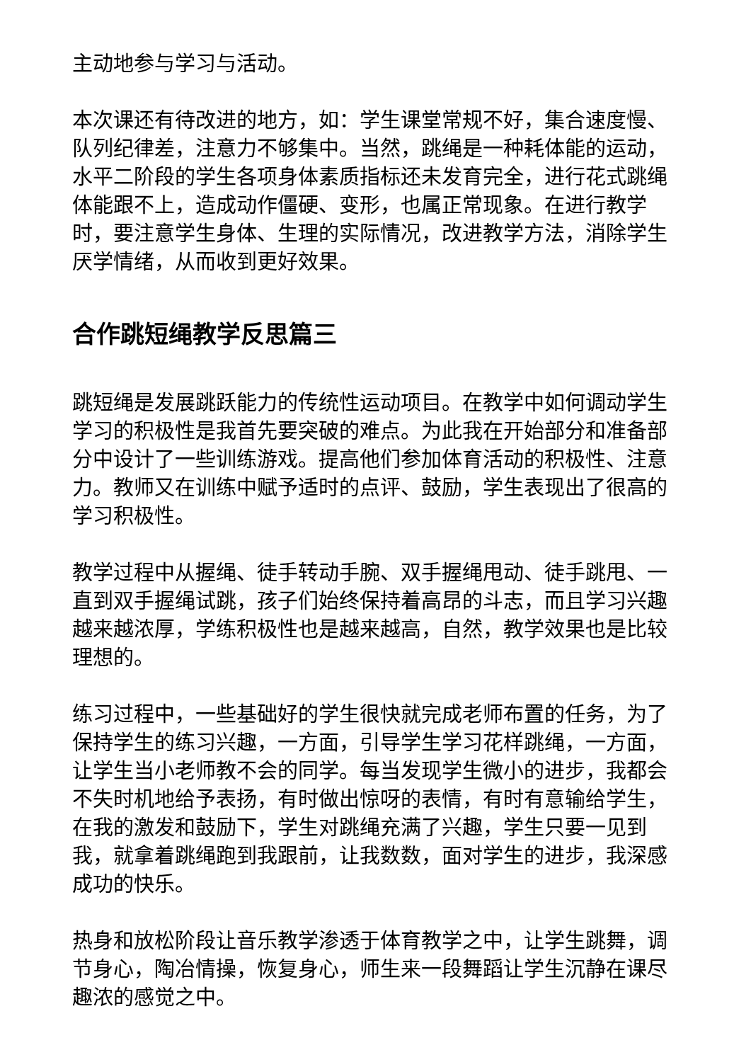主动地参与学习与活动。
本次课还有待改进的地方，如：学生课堂常规不好，集合速度慢、队列纪律差，注意力不够集中。当然，跳绳是一种耗体能的运动，水平二阶段的学生各项身体素质指标还未发育完全，进行花式跳绳体能跟不上，造成动作僵硬、变形，也属正常现象。在进行教学时，要注意学生身体、生理的实际情况，改进教学方法，消除学生厌学情绪，从而收到更好效果。
合作跳短绳教学反思篇三
跳短绳是发展跳跃能力的传统性运动项目。在教学中如何调动学生学习的积极性是我首先要突破的难点。为此我在开始部分和准备部分中设计了一些训练游戏。提高他们参加体育活动的积极性、注意力。教师又在训练中赋予适时的点评、鼓励，学生表现出了很高的学习积极性。
教学过程中从握绳、徒手转动手腕、双手握绳甩动、徒手跳甩、一直到双手握绳试跳，孩子们始终保持着高昂的斗志，而且学习兴趣越来越浓厚，学练积极性也是越来越高，自然，教学效果也是比较理想的。
练习过程中，一些基础好的学生很快就完成老师布置的任务，为了保持学生的练习兴趣，一方面，引导学生学习花样跳绳，一方面，让学生当小老师教不会的同学。每当发现学生微小的进步，我都会不失时机地给予表扬，有时做出惊呀的表情，有时有意输给学生，在我的激发和鼓励下，学生对跳绳充满了兴趣，学生只要一见到我，就拿着跳绳跑到我跟前，让我数数，面对学生的进步，我深感成功的快乐。
热身和放松阶段让音乐教学渗透于体育教学之中，让学生跳舞，调节身心，陶冶情操，恢复身心，师生来一段舞蹈让学生沉静在课尽趣浓的感觉之中。